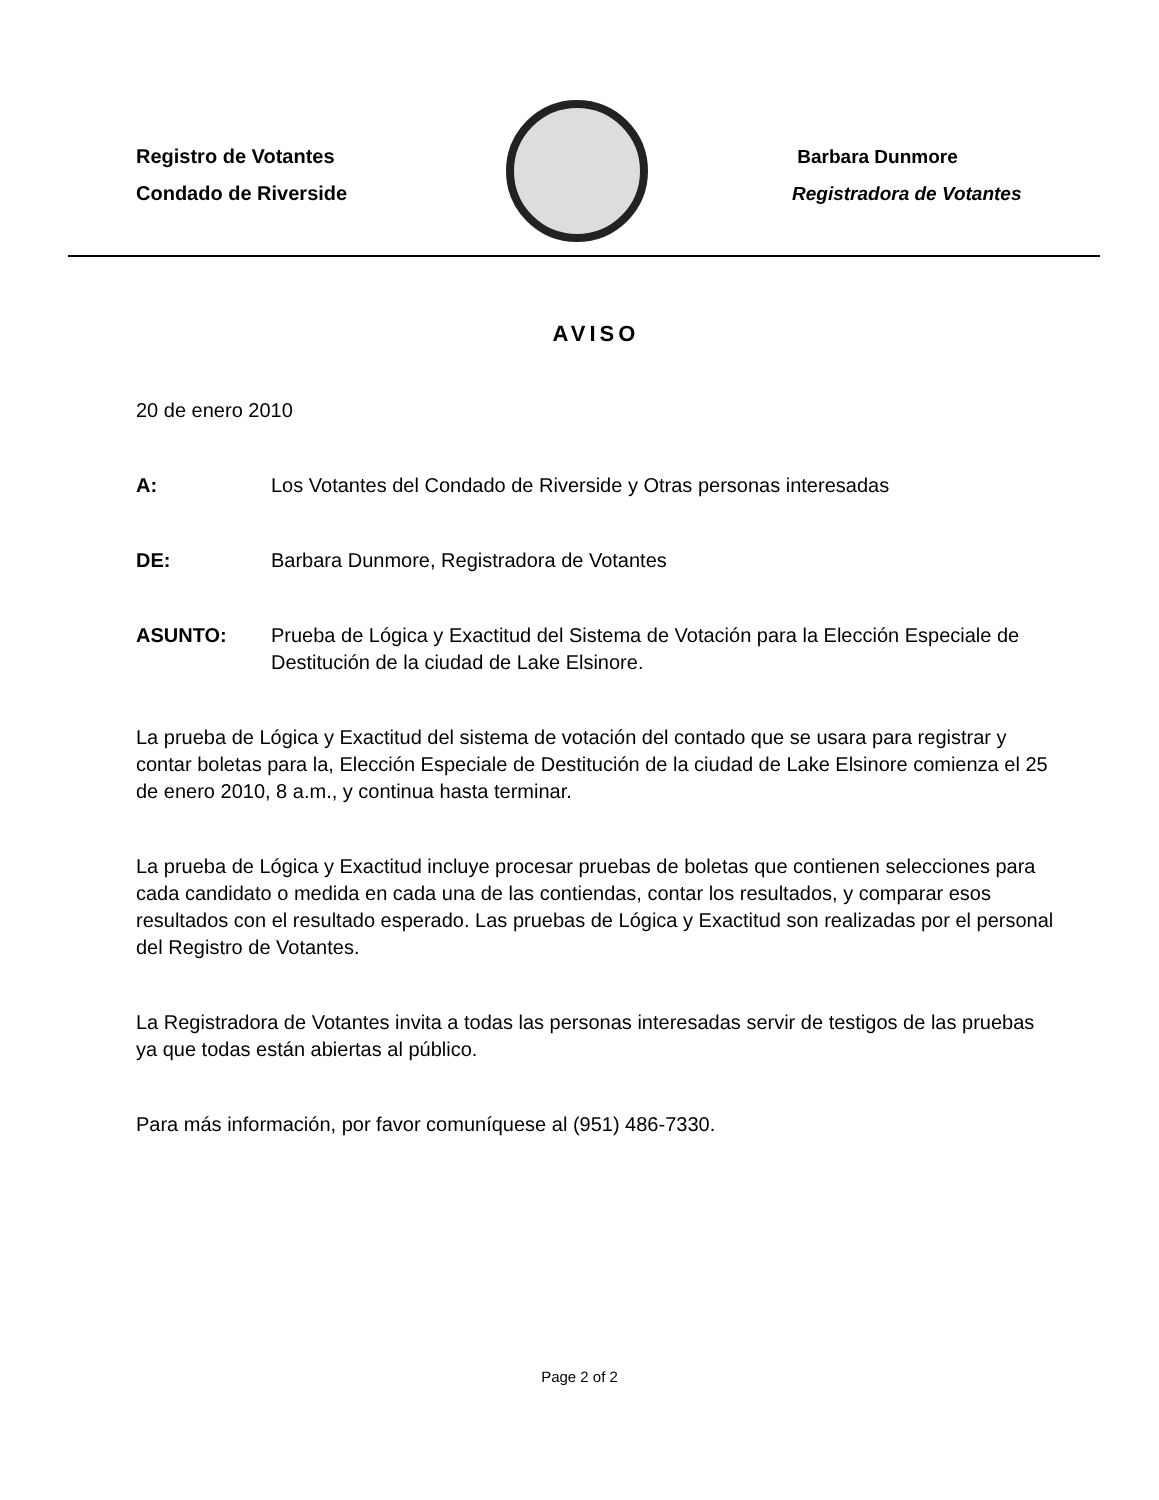Registro de Votantes
Condado de Riverside
Barbara Dunmore
Registradora de Votantes
AVISO
20 de enero 2010
A: Los Votantes del Condado de Riverside y Otras personas interesadas
DE: Barbara Dunmore, Registradora de Votantes
ASUNTO: Prueba de Lógica y Exactitud del Sistema de Votación para la Elección Especiale de Destitución de la ciudad de Lake Elsinore.
La prueba de Lógica y Exactitud del sistema de votación del contado que se usara para registrar y contar boletas para la, Elección Especiale de Destitución de la ciudad de Lake Elsinore comienza el 25 de enero 2010, 8 a.m., y continua hasta terminar.
La prueba de Lógica y Exactitud incluye procesar pruebas de boletas que contienen selecciones para cada candidato o medida en cada una de las contiendas, contar los resultados, y comparar esos resultados con el resultado esperado. Las pruebas de Lógica y Exactitud son realizadas por el personal del Registro de Votantes.
La Registradora de Votantes invita a todas las personas interesadas servir de testigos de las pruebas ya que todas están abiertas al público.
Para más información, por favor comuníquese al (951) 486-7330.
Page 2 of 2